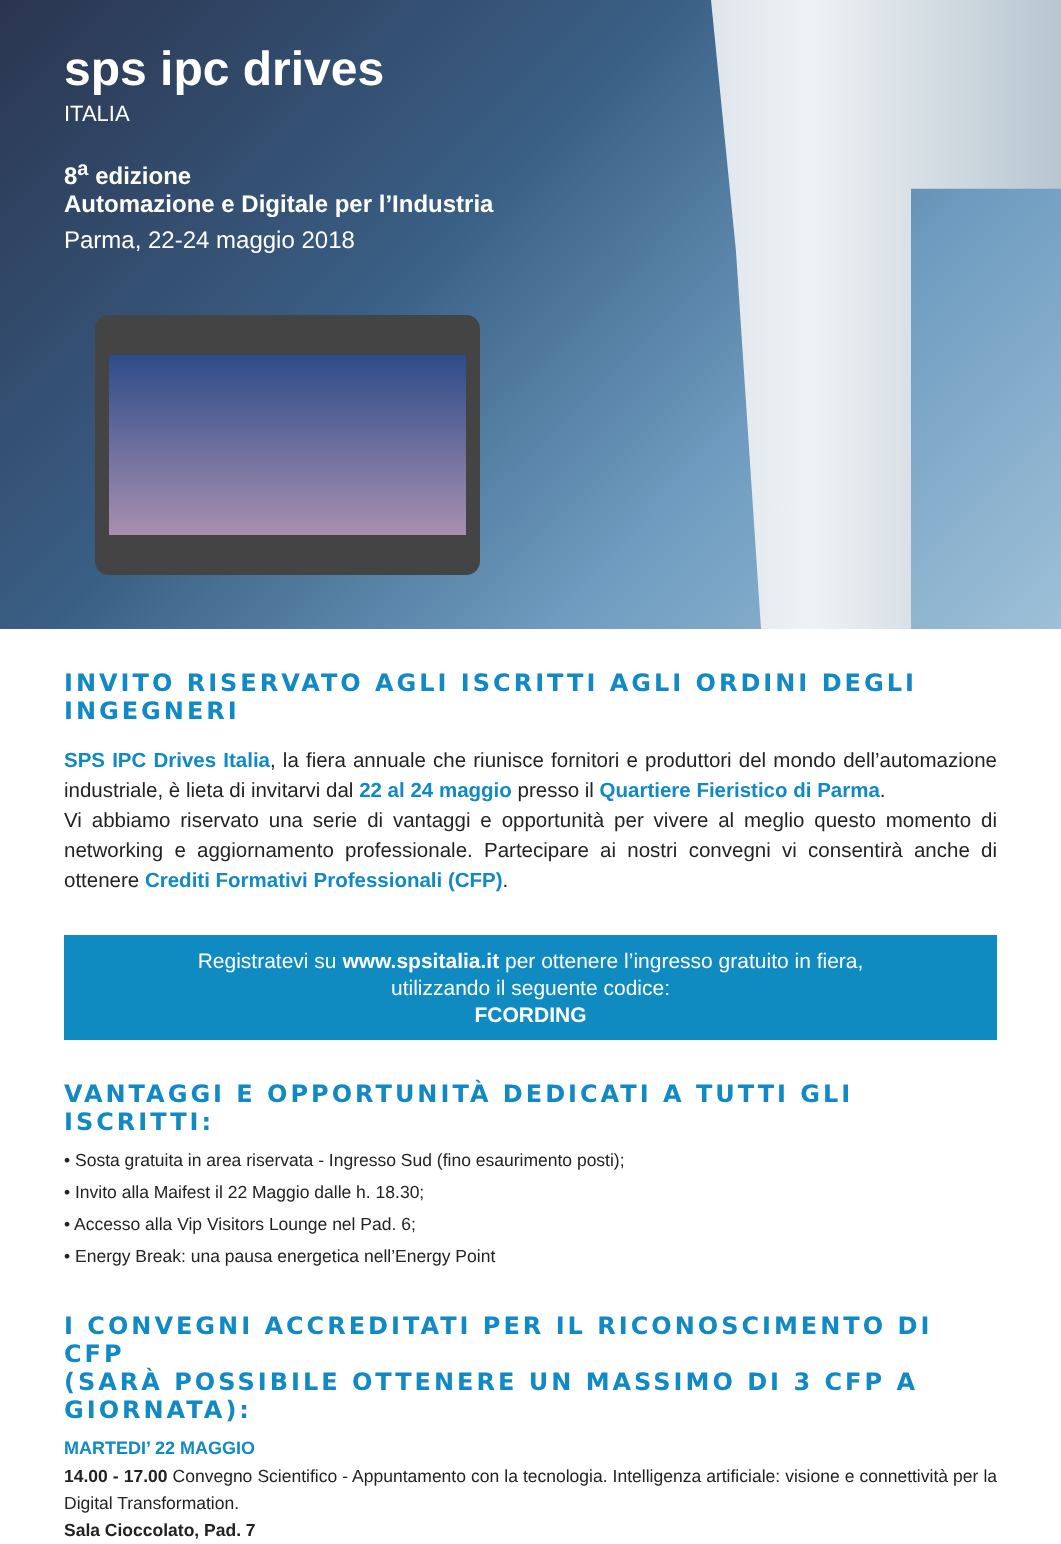sps ipc drives
ITALIA
8<sup>a</sup> edizione
Automazione e Digitale per l’Industria
Parma, 22-24 maggio 2018
INVITO RISERVATO AGLI ISCRITTI AGLI ORDINI DEGLI INGEGNERI
SPS IPC Drives Italia, la fiera annuale che riunisce fornitori e produttori del mondo dell’automazione industriale, è lieta di invitarvi dal 22 al 24 maggio presso il Quartiere Fieristico di Parma.
Vi abbiamo riservato una serie di vantaggi e opportunità per vivere al meglio questo momento di networking e aggiornamento professionale. Partecipare ai nostri convegni vi consentirà anche di ottenere Crediti Formativi Professionali (CFP).
Registratevi su www.spsitalia.it per ottenere l’ingresso gratuito in fiera,
utilizzando il seguente codice:
FCORDING
VANTAGGI E OPPORTUNITÀ DEDICATI A TUTTI GLI ISCRITTI:
• Sosta gratuita in area riservata - Ingresso Sud (fino esaurimento posti);
• Invito alla Maifest il 22 Maggio dalle h. 18.30;
• Accesso alla Vip Visitors Lounge nel Pad. 6;
• Energy Break: una pausa energetica nell’Energy Point
I CONVEGNI ACCREDITATI PER IL RICONOSCIMENTO DI CFP
(SARÀ POSSIBILE OTTENERE UN MASSIMO DI 3 CFP A GIORNATA):
MARTEDI’ 22 MAGGIO
14.00 - 17.00 Convegno Scientifico - Appuntamento con la tecnologia. Intelligenza artificiale: visione e connettività per la Digital Transformation.
Sala Cioccolato, Pad. 7